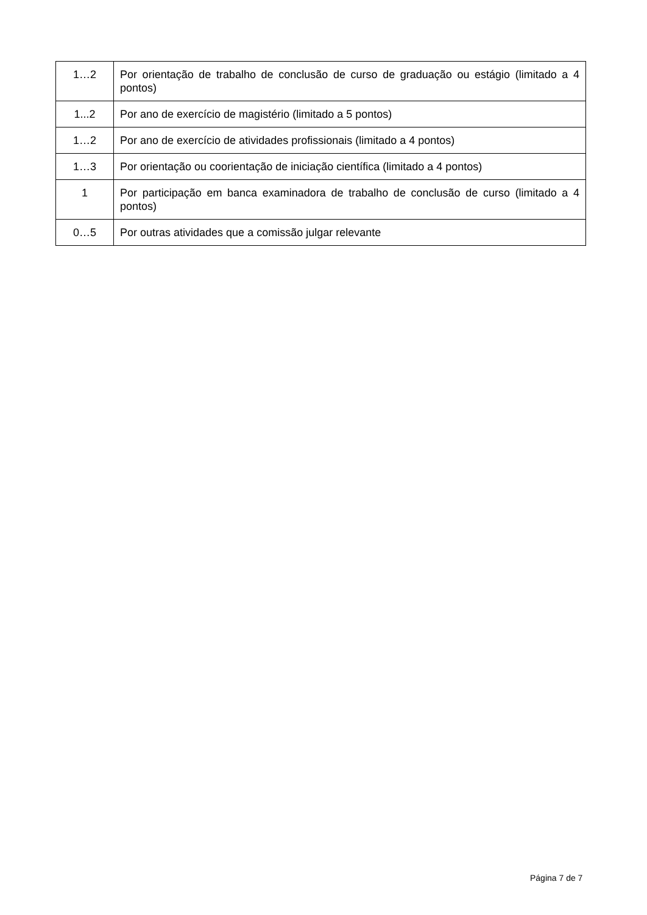| 1…2 | Por orientação de trabalho de conclusão de curso de graduação ou estágio (limitado a 4 pontos) |
| 1...2 | Por ano de exercício de magistério (limitado a 5 pontos) |
| 1…2 | Por ano de exercício de atividades profissionais (limitado a 4 pontos) |
| 1…3 | Por orientação ou coorientação de iniciação científica (limitado a 4 pontos) |
| 1 | Por participação em banca examinadora de trabalho de conclusão de curso (limitado a 4 pontos) |
| 0…5 | Por outras atividades que a comissão julgar relevante |
Página 7 de 7